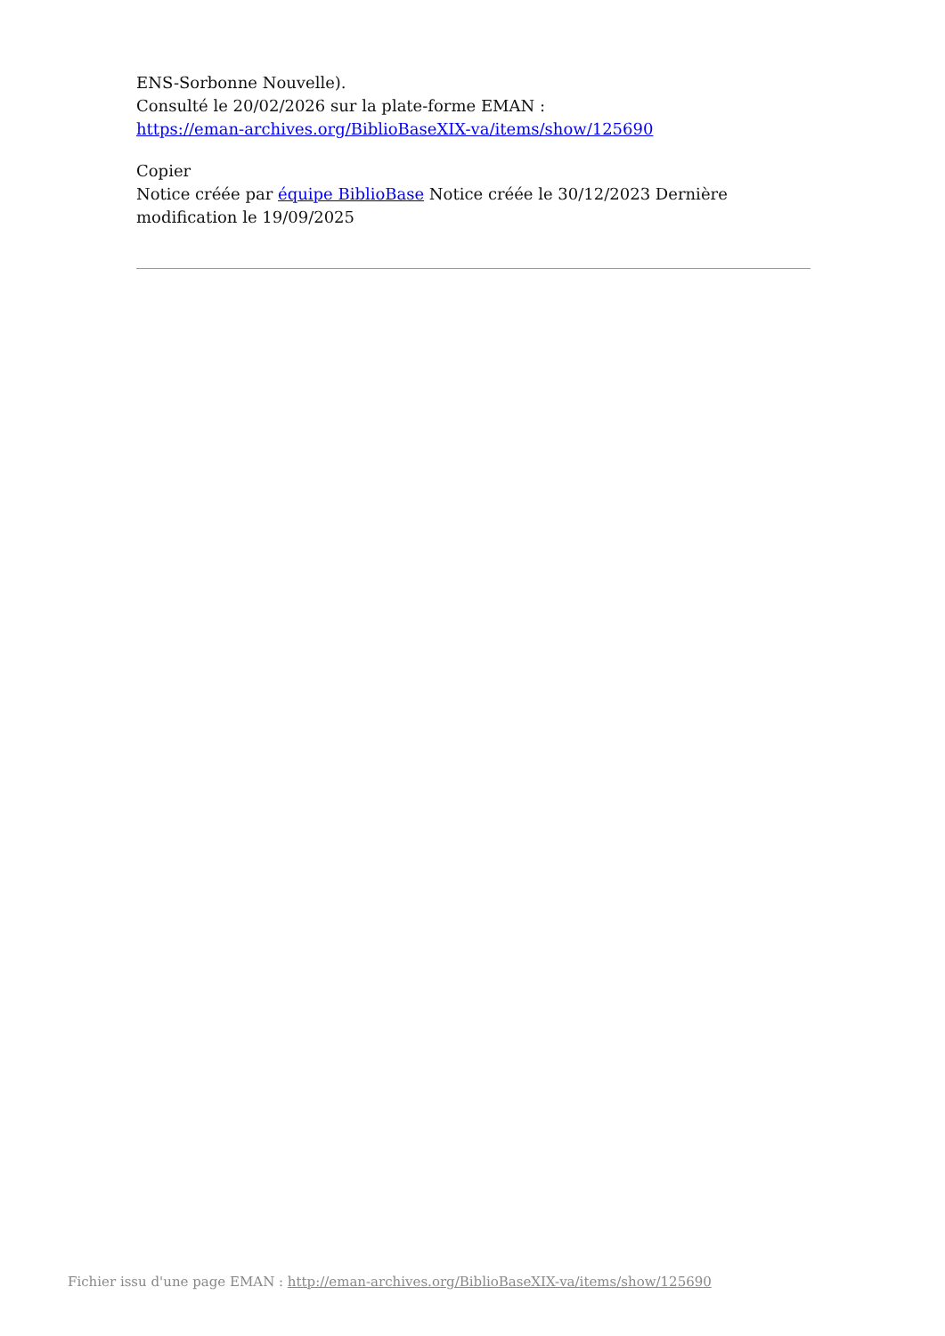ENS-Sorbonne Nouvelle).
Consulté le 20/02/2026 sur la plate-forme EMAN :
https://eman-archives.org/BiblioBaseXIX-va/items/show/125690
Copier
Notice créée par équipe BiblioBase Notice créée le 30/12/2023 Dernière modification le 19/09/2025
Fichier issu d'une page EMAN : http://eman-archives.org/BiblioBaseXIX-va/items/show/125690